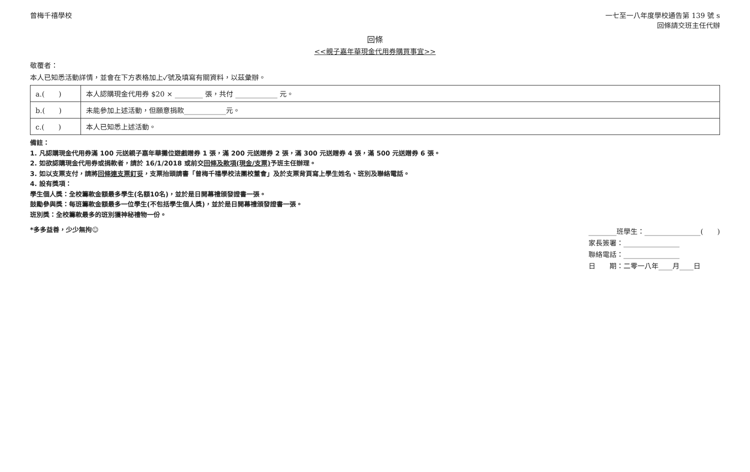曾梅千禧學校 一七至一八年度學校通告第 139 號 s
回條請交班主任代辦
回條
<<親子嘉年華現金代用券購買事宜>>
敬覆者：
本人已知悉活動詳情，並會在下方表格加上✓號及填寫有關資料，以茲彙辦。
| a.( ) | 本人認購現金代用券 $20 × ________ 張，共付 ____________ 元。 |
| b.( ) | 未能參加上述活動，但願意捐款____________元。 |
| c.( ) | 本人已知悉上述活動。 |
備註：
1. 凡認購現金代用券滿 100 元送親子嘉年華攤位遊戲贈券 1 張，滿 200 元送贈券 2 張，滿 300 元送贈券 4 張，滿 500 元送贈券 6 張。
2. 如欲認購現金代用券或捐款者，請於 16/1/2018 或前交回條及款項(現金/支票) 予班主任辦理。
3. 如以支票支付，請將回條連支票釘妥，支票抬頭請書「曾梅千禧學校法團校董會」及於支票背頁寫上學生姓名、班別及聯絡電話。
4. 設有獎項：
學生個人獎：全校籌款金額最多學生(名額10名)，並於是日開幕禮頒發證書一張。
鼓勵參與獎：每班籌款金額最多一位學生(不包括學生個人獎)，並於是日開幕禮頒發證書一張。
班別獎：全校籌款最多的班別獲神秘禮物一份。
*多多益善，少少無拘☺
________班學生：________________(　　)
家長簽署：________________
聯絡電話：________________
日　　期：二零一八年____月____日